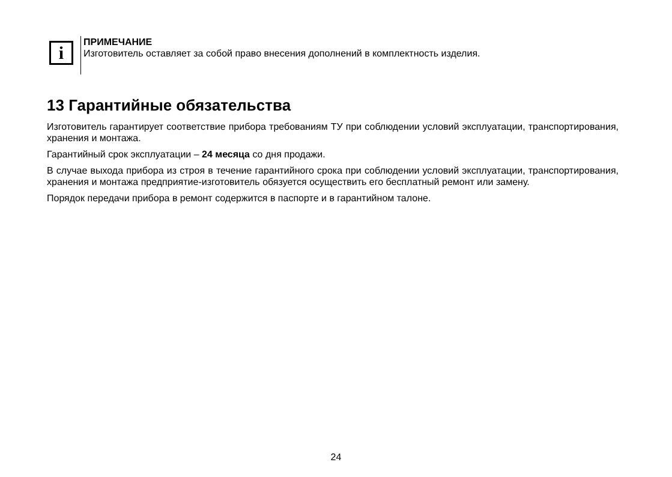i
ПРИМЕЧАНИЕ
Изготовитель оставляет за собой право внесения дополнений в комплектность изделия.
13 Гарантийные обязательства
Изготовитель гарантирует соответствие прибора требованиям ТУ при соблюдении условий эксплуатации, транспортирования, хранения и монтажа.
Гарантийный срок эксплуатации – 24 месяца со дня продажи.
В случае выхода прибора из строя в течение гарантийного срока при соблюдении условий эксплуатации, транспортирования, хранения и монтажа предприятие-изготовитель обязуется осуществить его бесплатный ремонт или замену.
Порядок передачи прибора в ремонт содержится в паспорте и в гарантийном талоне.
24